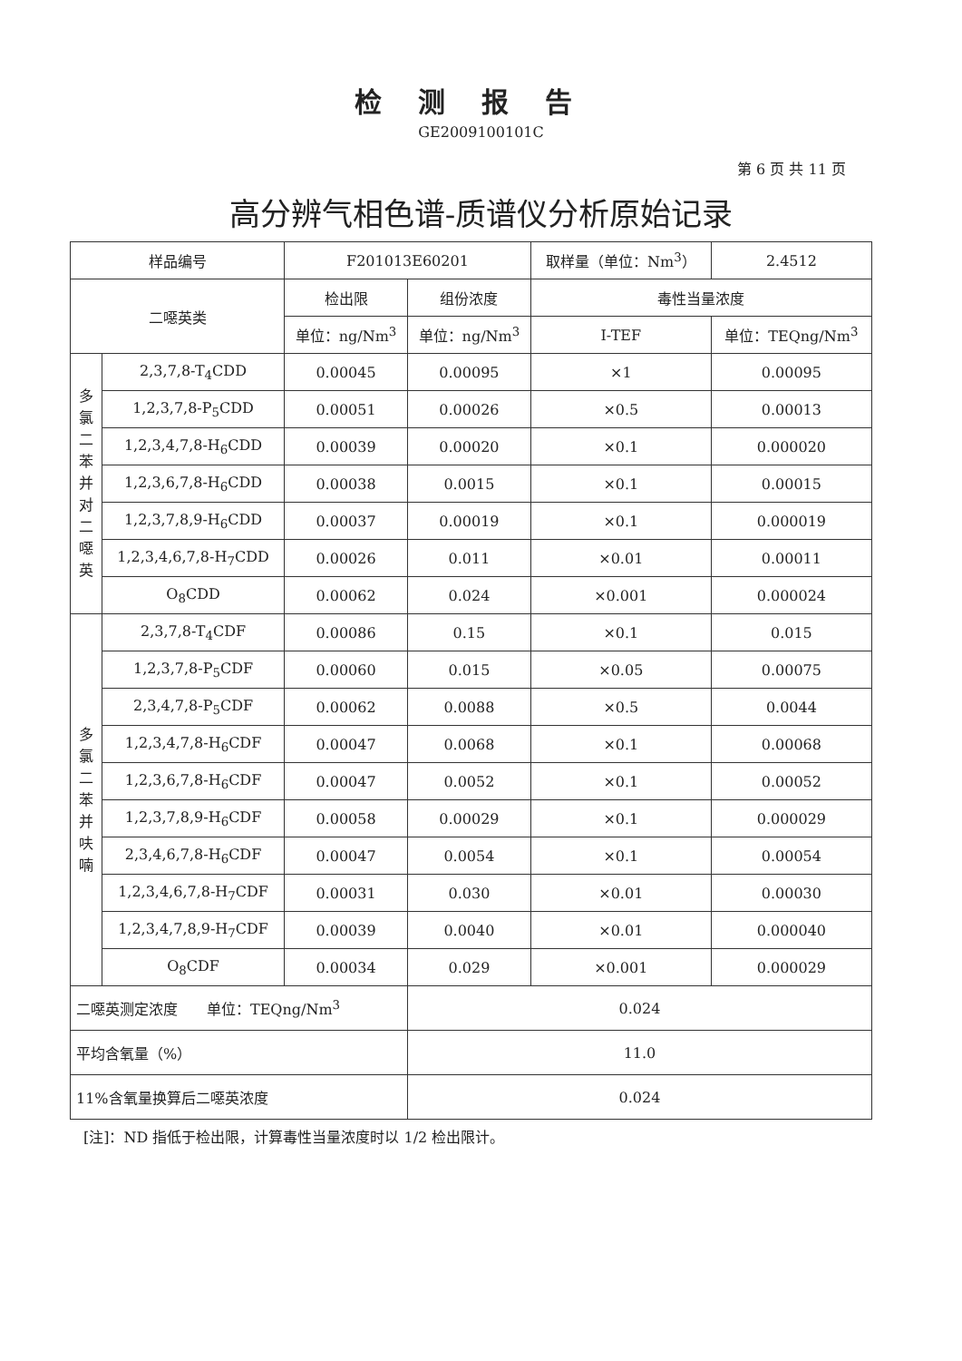检测报告
GE2009100101C
第 6 页 共 11 页
高分辨气相色谱-质谱仪分析原始记录
| 样品编号 | | F201013E60201 | | 取样量（单位：Nm<sup>3</sup>） | | 2.4512 |
| 二噁英类 | | 检出限 | 组份浓度 | 毒性当量浓度 | | |
| | | 单位：ng/Nm<sup>3</sup> | 单位：ng/Nm<sup>3</sup> | I-TEF | 单位：TEQng/Nm<sup>3</sup> | |
| 多 氯 二 苯 并 对 二 噁 英 | 2,3,7,8-T<sub>4</sub>CDD | 0.00045 | 0.00095 | ×1 | 0.00095 | |
| | 1,2,3,7,8-P<sub>5</sub>CDD | 0.00051 | 0.00026 | ×0.5 | 0.00013 | |
| | 1,2,3,4,7,8-H<sub>6</sub>CDD | 0.00039 | 0.00020 | ×0.1 | 0.000020 | |
| | 1,2,3,6,7,8-H<sub>6</sub>CDD | 0.00038 | 0.0015 | ×0.1 | 0.00015 | |
| | 1,2,3,7,8,9-H<sub>6</sub>CDD | 0.00037 | 0.00019 | ×0.1 | 0.000019 | |
| | 1,2,3,4,6,7,8-H<sub>7</sub>CDD | 0.00026 | 0.011 | ×0.01 | 0.00011 | |
| | O<sub>8</sub>CDD | 0.00062 | 0.024 | ×0.001 | 0.000024 | |
| 多 氯 二 苯 并 呋 喃 | 2,3,7,8-T<sub>4</sub>CDF | 0.00086 | 0.15 | ×0.1 | 0.015 | |
| | 1,2,3,7,8-P<sub>5</sub>CDF | 0.00060 | 0.015 | ×0.05 | 0.00075 | |
| | 2,3,4,7,8-P<sub>5</sub>CDF | 0.00062 | 0.0088 | ×0.5 | 0.0044 | |
| | 1,2,3,4,7,8-H<sub>6</sub>CDF | 0.00047 | 0.0068 | ×0.1 | 0.00068 | |
| | 1,2,3,6,7,8-H<sub>6</sub>CDF | 0.00047 | 0.0052 | ×0.1 | 0.00052 | |
| | 1,2,3,7,8,9-H<sub>6</sub>CDF | 0.00058 | 0.00029 | ×0.1 | 0.000029 | |
| | 2,3,4,6,7,8-H<sub>6</sub>CDF | 0.00047 | 0.0054 | ×0.1 | 0.00054 | |
| | 1,2,3,4,6,7,8-H<sub>7</sub>CDF | 0.00031 | 0.030 | ×0.01 | 0.00030 | |
| | 1,2,3,4,7,8,9-H<sub>7</sub>CDF | 0.00039 | 0.0040 | ×0.01 | 0.000040 | |
| | O<sub>8</sub>CDF | 0.00034 | 0.029 | ×0.001 | 0.000029 | |
| 二噁英测定浓度 单位：TEQng/Nm<sup>3</sup> | | | 0.024 | | | |
| 平均含氧量（%） | | | 11.0 | | | |
| 11%含氧量换算后二噁英浓度 | | | 0.024 | | | |
[注]：ND 指低于检出限，计算毒性当量浓度时以 1/2 检出限计。